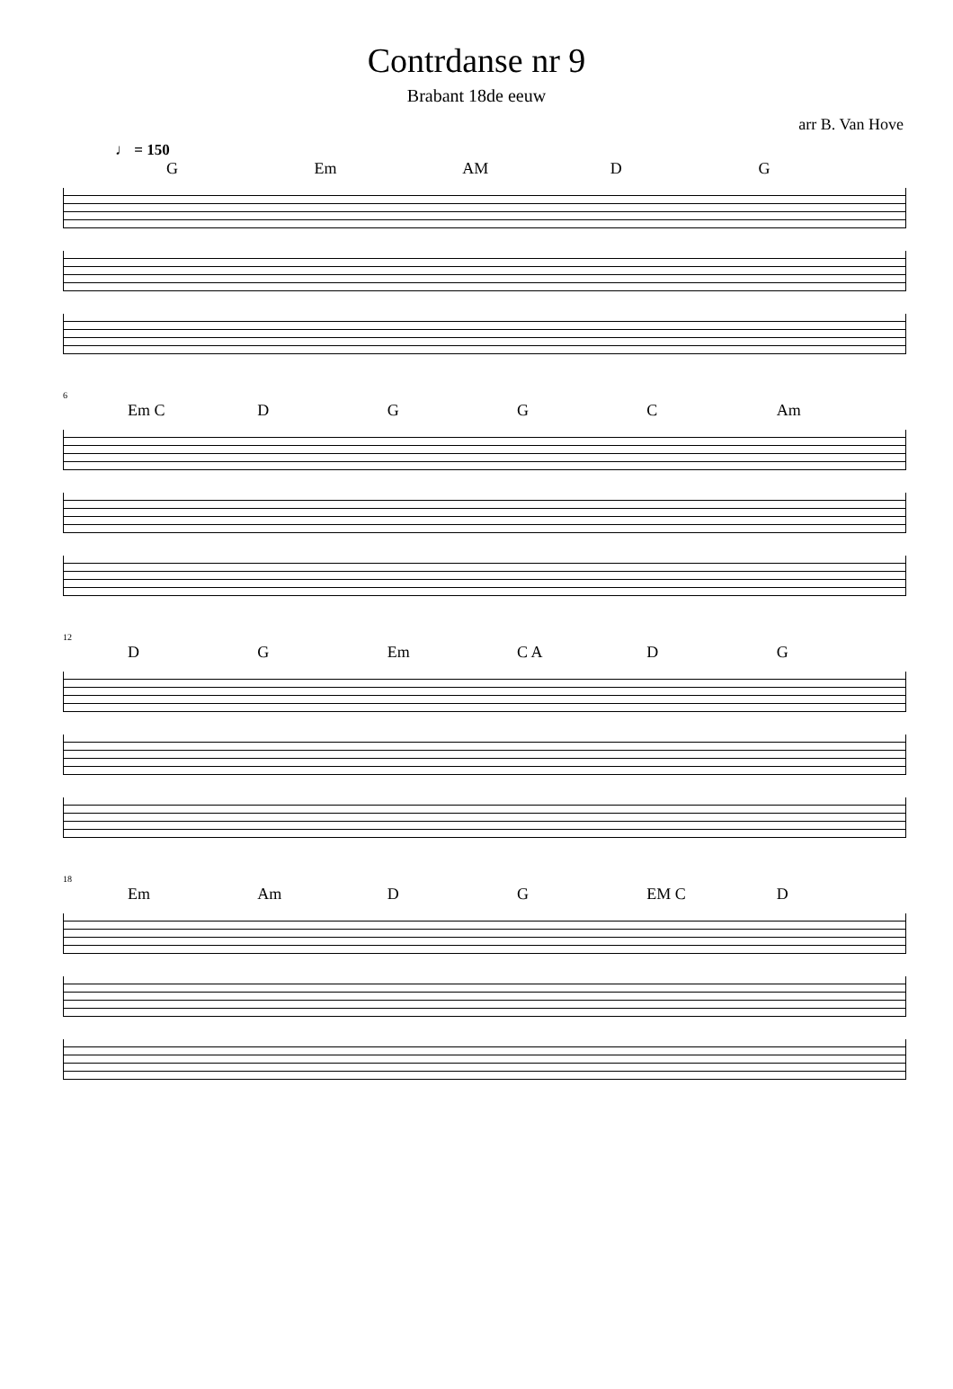Contrdanse nr 9
Brabant 18de eeuw
arr B. Van Hove
♩ = 150
G Em AM D G
6
Em C DGGC Am
12
D G Em C A D G
18
Em Am D G EM C D